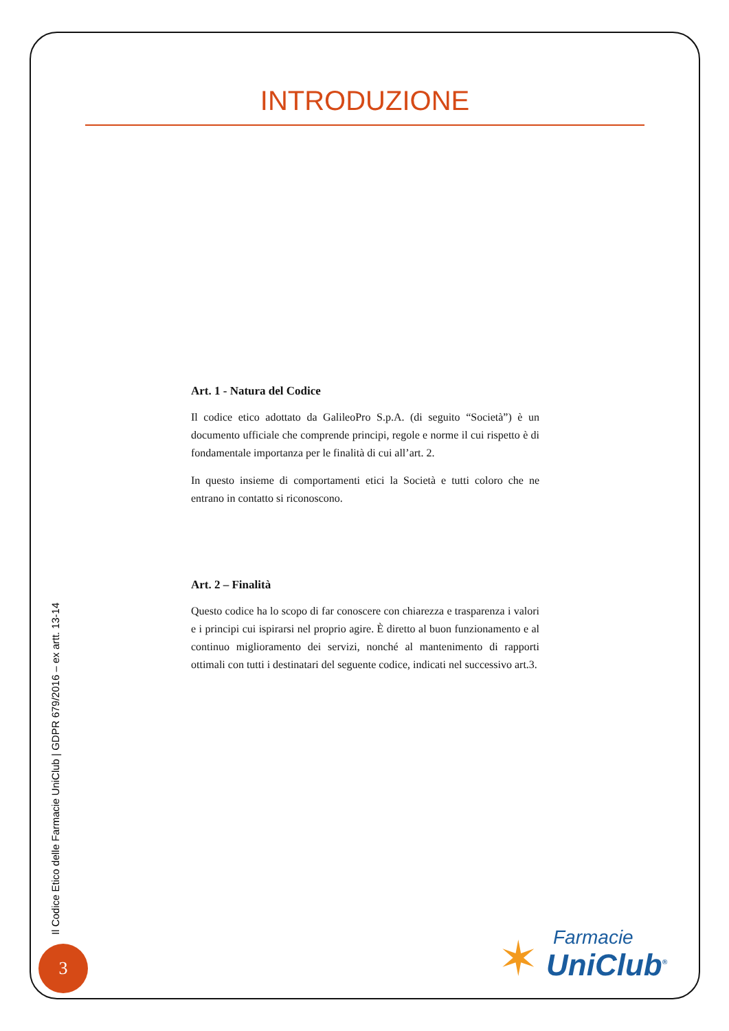INTRODUZIONE
Art. 1 - Natura del Codice
Il codice etico adottato da GalileoPro S.p.A. (di seguito “Società”) è un documento ufficiale che comprende principi, regole e norme il cui rispetto è di fondamentale importanza per le finalità di cui all’art. 2.
In questo insieme di comportamenti etici la Società e tutti coloro che ne entrano in contatto si riconoscono.
Art. 2 – Finalità
Questo codice ha lo scopo di far conoscere con chiarezza e trasparenza i valori e i principi cui ispirarsi nel proprio agire. È diretto al buon funzionamento e al continuo miglioramento dei servizi, nonché al mantenimento di rapporti ottimali con tutti i destinatari del seguente codice, indicati nel successivo art.3.
Il Codice Etico delle Farmacie UniClub | GDPR 679/2016 – ex artt. 13-14
3
✶ Farmacie
UniClub<sup>®</sup>